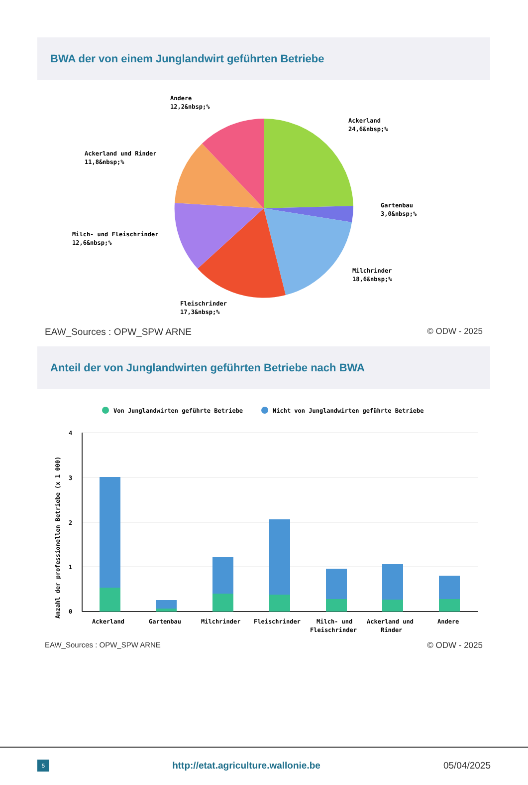BWA der von einem Junglandwirt geführten Betriebe
Andere
12,2&nbsp;%
Ackerland
24,6&nbsp;%
Ackerland und Rinder
11,8&nbsp;%
Gartenbau
3,0&nbsp;%
Milch- und Fleischrinder
12,6&nbsp;%
Milchrinder
18,6&nbsp;%
Fleischrinder
17,3&nbsp;%
EAW_Sources : OPW_SPW ARNE © ODW - 2025
Anteil der von Junglandwirten geführten Betriebe nach BWA
Von Junglandwirten geführte Betriebe
Nicht von Junglandwirten geführte Betriebe
Anzahl der professionellen Betriebe (x 1 000)
4
3
2
1
0
Ackerland
Gartenbau
Milchrinder
Fleischrinder
Milch- und
Fleischrinder
Ackerland und
Rinder
Andere
EAW_Sources : OPW_SPW ARNE © ODW - 2025
5 http://etat.agriculture.wallonie.be 05/04/2025